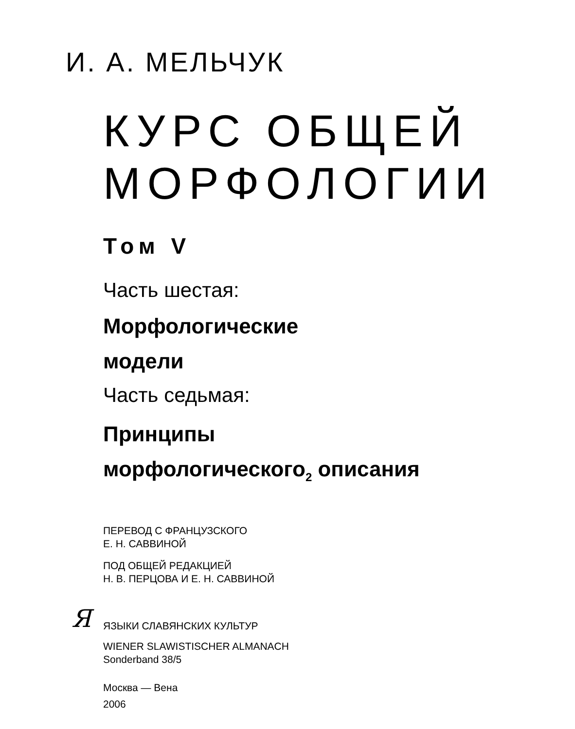И. А. МЕЛЬЧУК
КУРС ОБЩЕЙ
МОРФОЛОГИИ
Том V
Часть шестая:
Морфологические
модели
Часть седьмая:
Принципы
морфологического<sub>2</sub> описания
ПЕРЕВОД С ФРАНЦУЗСКОГО
Е. Н. САВВИНОЙ
ПОД ОБЩЕЙ РЕДАКЦИЕЙ
Н. В. ПЕРЦОВА И Е. Н. САВВИНОЙ
Я ЯЗЫКИ СЛАВЯНСКИХ КУЛЬТУР
WIENER SLAWISTISCHER ALMANACH
Sonderband 38/5
Москва — Вена
2006